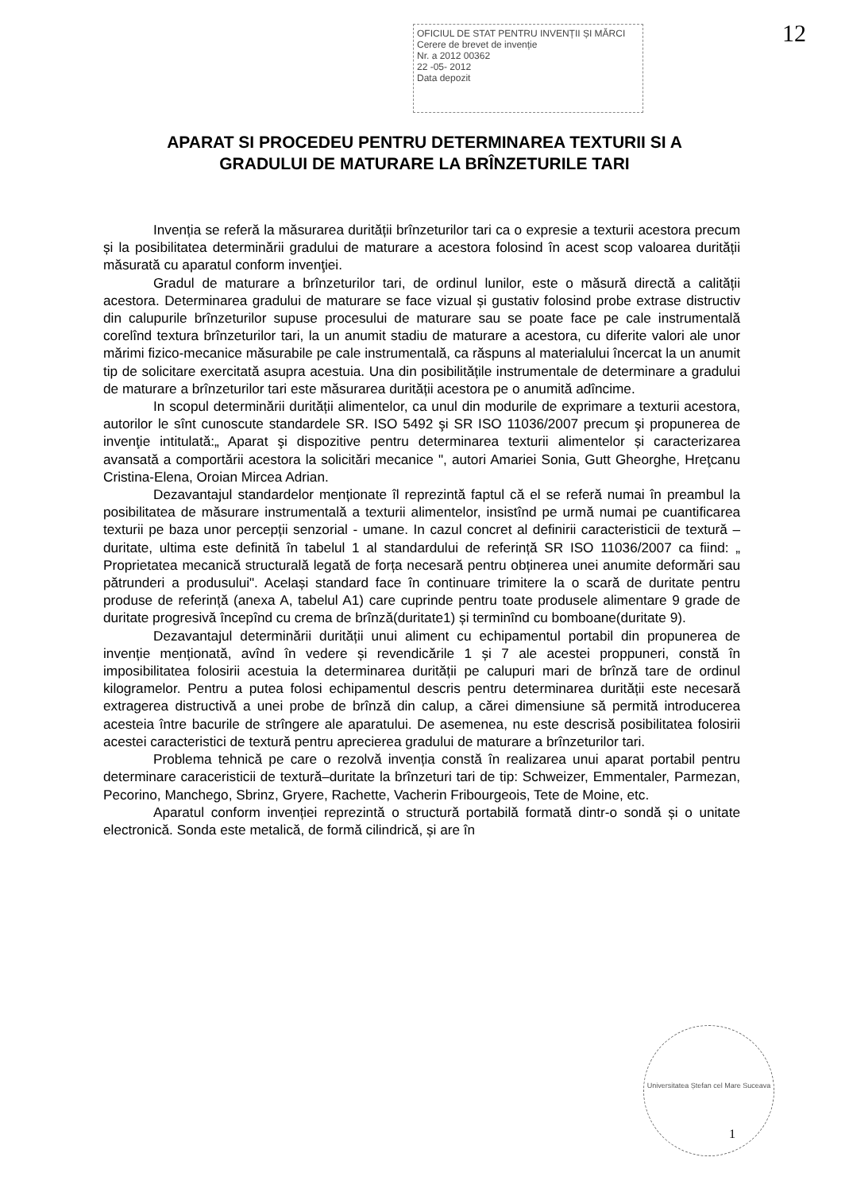OFICIUL DE STAT PENTRU INVENȚII ȘI MĂRCI
Cerere de brevet de invenție
Nr. a 2012 00362
22 -05- 2012
Data depozit
12
APARAT SI PROCEDEU PENTRU DETERMINAREA TEXTURII SI A
GRADULUI DE MATURARE LA BRÎNZETURILE TARI
Invenția se referă la măsurarea durității brînzeturilor tari ca o expresie a texturii acestora precum și la posibilitatea determinării gradului de maturare a acestora folosind în acest scop valoarea durității măsurată cu aparatul conform invenţiei.
Gradul de maturare a brînzeturilor tari, de ordinul lunilor, este o măsură directă a calității acestora. Determinarea gradului de maturare se face vizual și gustativ folosind probe extrase distructiv din calupurile brînzeturilor supuse procesului de maturare sau se poate face pe cale instrumentală corelînd textura brînzeturilor tari, la un anumit stadiu de maturare a acestora, cu diferite valori ale unor mărimi fizico-mecanice măsurabile pe cale instrumentală, ca răspuns al materialului încercat la un anumit tip de solicitare exercitată asupra acestuia. Una din posibilitățile instrumentale de determinare a gradului de maturare a brînzeturilor tari este măsurarea durității acestora pe o anumită adîncime.
In scopul determinării durității alimentelor, ca unul din modurile de exprimare a texturii acestora, autorilor le sînt cunoscute standardele SR. ISO 5492 şi SR ISO 11036/2007 precum şi propunerea de invenţie intitulată:„ Aparat şi dispozitive pentru determinarea texturii alimentelor și caracterizarea avansată a comportării acestora la solicitări mecanice ", autori Amariei Sonia, Gutt Gheorghe, Hreţcanu Cristina-Elena, Oroian Mircea Adrian.
Dezavantajul standardelor menționate îl reprezintă faptul că el se referă numai în preambul la posibilitatea de măsurare instrumentală a texturii alimentelor, insistînd pe urmă numai pe cuantificarea texturii pe baza unor percepții senzorial - umane. In cazul concret al definirii caracteristicii de textură – duritate, ultima este definită în tabelul 1 al standardului de referință SR ISO 11036/2007 ca fiind: „ Proprietatea mecanică structurală legată de forța necesară pentru obținerea unei anumite deformări sau pătrunderi a produsului". Același standard face în continuare trimitere la o scară de duritate pentru produse de referință (anexa A, tabelul A1) care cuprinde pentru toate produsele alimentare 9 grade de duritate progresivă începînd cu crema de brînză(duritate1) și terminînd cu bomboane(duritate 9).
Dezavantajul determinării durității unui aliment cu echipamentul portabil din propunerea de invenție menționată, avînd în vedere și revendicările 1 și 7 ale acestei proppuneri, constă în imposibilitatea folosirii acestuia la determinarea durității pe calupuri mari de brînză tare de ordinul kilogramelor. Pentru a putea folosi echipamentul descris pentru determinarea durității este necesară extragerea distructivă a unei probe de brînză din calup, a cărei dimensiune să permită introducerea acesteia între bacurile de strîngere ale aparatului. De asemenea, nu este descrisă posibilitatea folosirii acestei caracteristici de textură pentru aprecierea gradului de maturare a brînzeturilor tari.
Problema tehnică pe care o rezolvă invenția constă în realizarea unui aparat portabil pentru determinare caraceristicii de textură–duritate la brînzeturi tari de tip: Schweizer, Emmentaler, Parmezan, Pecorino, Manchego, Sbrinz, Gryere, Rachette, Vacherin Fribourgeois, Tete de Moine, etc.
Aparatul conform invenției reprezintă o structură portabilă formată dintr-o sondă și o unitate electronică. Sonda este metalică, de formă cilindrică, și are în
Universitatea Ștefan cel Mare Suceava
1